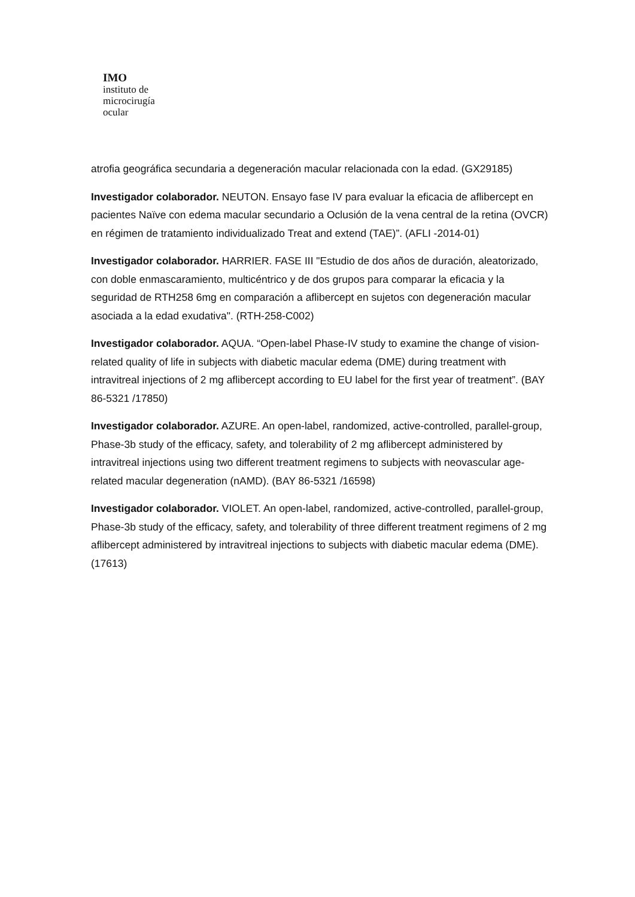IMO
instituto de
microcirugía
ocular
atrofia geográfica secundaria a degeneración macular relacionada con la edad. (GX29185)
Investigador colaborador. NEUTON. Ensayo fase IV para evaluar la eficacia de aflibercept en pacientes Naïve con edema macular secundario a Oclusión de la vena central de la retina (OVCR) en régimen de tratamiento individualizado Treat and extend (TAE)”. (AFLI -2014-01)
Investigador colaborador. HARRIER. FASE III "Estudio de dos años de duración, aleatorizado, con doble enmascaramiento, multicéntrico y de dos grupos para comparar la eficacia y la seguridad de RTH258 6mg en comparación a aflibercept en sujetos con degeneración macular asociada a la edad exudativa". (RTH-258-C002)
Investigador colaborador. AQUA. “Open-label Phase-IV study to examine the change of vision-related quality of life in subjects with diabetic macular edema (DME) during treatment with intravitreal injections of 2 mg aflibercept according to EU label for the first year of treatment”. (BAY 86-5321 /17850)
Investigador colaborador. AZURE. An open-label, randomized, active-controlled, parallel-group, Phase-3b study of the efficacy, safety, and tolerability of 2 mg aflibercept administered by intravitreal injections using two different treatment regimens to subjects with neovascular age-related macular degeneration (nAMD). (BAY 86-5321 /16598)
Investigador colaborador. VIOLET. An open-label, randomized, active-controlled, parallel-group, Phase-3b study of the efficacy, safety, and tolerability of three different treatment regimens of 2 mg aflibercept administered by intravitreal injections to subjects with diabetic macular edema (DME). (17613)